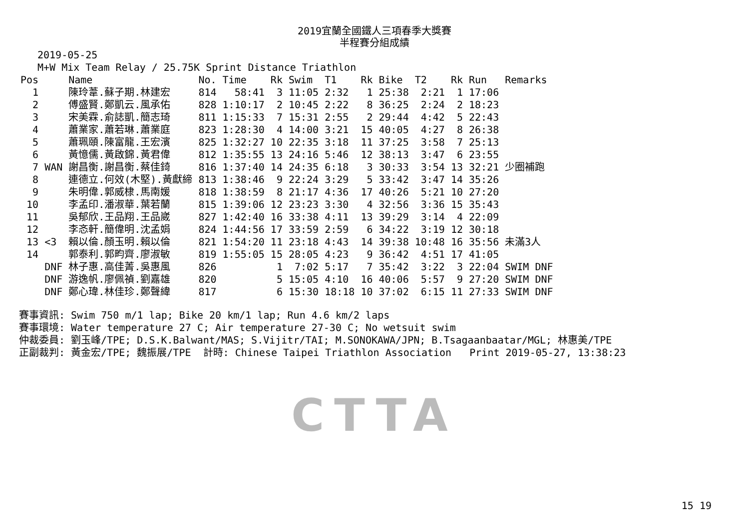2019宜蘭全國鐵人三項春季大獎賽
半程賽分組成績
2019-05-25
M+W Mix Team Relay / 25.75K Sprint Distance Triathlon
| Pos | | Name | No. | Time | Rk | Swim | T1 | Rk | Bike | T2 | Rk | Run | Remarks |
| --- | --- | --- | --- | --- | --- | --- | --- | --- | --- | --- | --- | --- | --- |
| 1 | | 陳玲葦.蘇子期.林建宏 | 814 | 58:41 | 3 | 11:05 | 2:32 | 1 | 25:38 | 2:21 | 1 | 17:06 | |
| 2 | | 傅盛賢.鄭凱云.風承佑 | 828 | 1:10:17 | 2 | 10:45 | 2:22 | 8 | 36:25 | 2:24 | 2 | 18:23 | |
| 3 | | 宋美霖.俞誌凱.簡志琦 | 811 | 1:15:33 | 7 | 15:31 | 2:55 | 2 | 29:44 | 4:42 | 5 | 22:43 | |
| 4 | | 蕭業家.蕭若琳.蕭業庭 | 823 | 1:28:30 | 4 | 14:00 | 3:21 | 15 | 40:05 | 4:27 | 8 | 26:38 | |
| 5 | | 蕭珮頤.陳富龍.王宏濱 | 825 | 1:32:27 | 10 | 22:35 | 3:18 | 11 | 37:25 | 3:58 | 7 | 25:13 | |
| 6 | | 黃憶儒.黃啟錦.黃君偉 | 812 | 1:35:55 | 13 | 24:16 | 5:46 | 12 | 38:13 | 3:47 | 6 | 23:55 | |
| 7 | WAN | 謝昌衡.謝昌衡.蔡佳錡 | 816 | 1:37:40 | 14 | 24:35 | 6:18 | 3 | 30:33 | 3:54 | 13 | 32:21 | 少圈補跑 |
| 8 | | 連德立.何效(木堅).黃獻締 | 813 | 1:38:46 | 9 | 22:24 | 3:29 | 5 | 33:42 | 3:47 | 14 | 35:26 | |
| 9 | | 朱明偉.郭威棣.馬南媛 | 818 | 1:38:59 | 8 | 21:17 | 4:36 | 17 | 40:26 | 5:21 | 10 | 27:20 | |
| 10 | | 李孟印.潘淑華.葉若蘭 | 815 | 1:39:06 | 12 | 23:23 | 3:30 | 4 | 32:56 | 3:36 | 15 | 35:43 | |
| 11 | | 吳郁欣.王品翔.王品崴 | 827 | 1:42:40 | 16 | 33:38 | 4:11 | 13 | 39:29 | 3:14 | 4 | 22:09 | |
| 12 | | 李忞軒.簡偉明.沈孟娟 | 824 | 1:44:56 | 17 | 33:59 | 2:59 | 6 | 34:22 | 3:19 | 12 | 30:18 | |
| 13 | <3 | 賴以倫.顏玉明.賴以倫 | 821 | 1:54:20 | 11 | 23:18 | 4:43 | 14 | 39:38 | 10:48 | 16 | 35:56 | 未滿3人 |
| 14 | | 郭泰利.郭畇齊.廖淑敏 | 819 | 1:55:05 | 15 | 28:05 | 4:23 | 9 | 36:42 | 4:51 | 17 | 41:05 | |
| | DNF | 林子惠.高佳菁.吳惠風 | 826 | | 1 | 7:02 | 5:17 | 7 | 35:42 | 3:22 | 3 | 22:04 | SWIM DNF |
| | DNF | 游逸帆.廖佩禎.劉嘉雄 | 820 | | 5 | 15:05 | 4:10 | 16 | 40:06 | 5:57 | 9 | 27:20 | SWIM DNF |
| | DNF | 鄭心瑋.林佳珍.鄭聲緯 | 817 | | 6 | 15:30 | 18:18 | 10 | 37:02 | 6:15 | 11 | 27:33 | SWIM DNF |
賽事資訊: Swim 750 m/1 lap; Bike 20 km/1 lap; Run 4.6 km/2 laps 賽事環境: Water temperature 27 C; Air temperature 27-30 C; No wetsuit swim 仲裁委員: 劉玉峰/TPE; D.S.K.Balwant/MAS; S.Vijitr/TAI; M.SONOKAWA/JPN; B.Tsagaanbaatar/MGL; 林惠美/TPE 正副裁判: 黃金宏/TPE; 魏振展/TPE 計時: Chinese Taipei Triathlon Association Print 2019-05-27, 13:38:23
CTTA
15 19